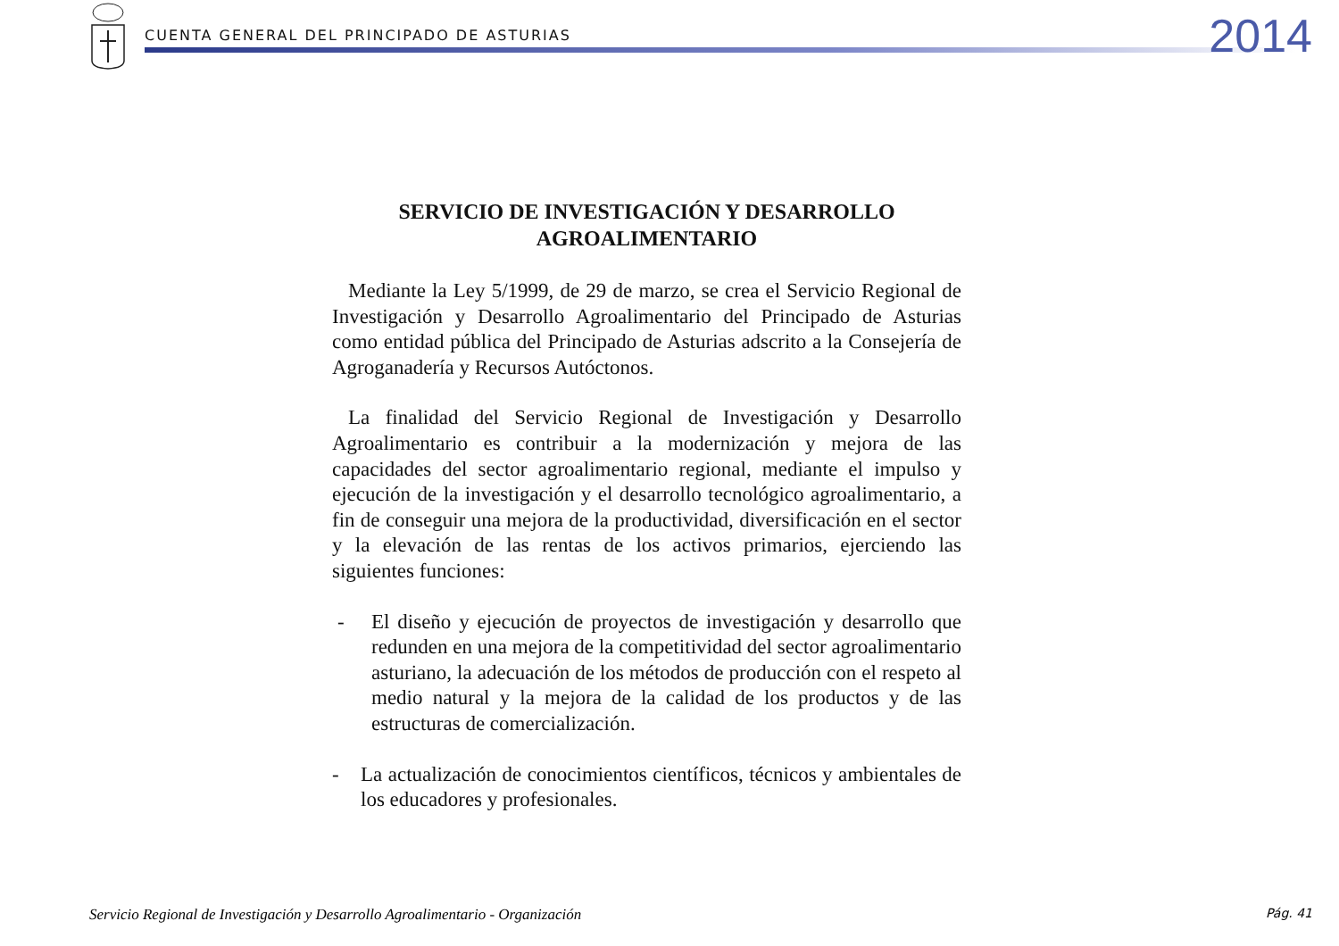CUENTA GENERAL DEL PRINCIPADO DE ASTURIAS
2014
SERVICIO DE INVESTIGACIÓN Y DESARROLLO
AGROALIMENTARIO
Mediante la Ley 5/1999, de 29 de marzo, se crea el Servicio Regional de Investigación y Desarrollo Agroalimentario del Principado de Asturias como entidad pública del Principado de Asturias adscrito a la Consejería de Agroganadería y Recursos Autóctonos.
La finalidad del Servicio Regional de Investigación y Desarrollo Agroalimentario es contribuir a la modernización y mejora de las capacidades del sector agroalimentario regional, mediante el impulso y ejecución de la investigación y el desarrollo tecnológico agroalimentario, a fin de conseguir una mejora de la productividad, diversificación en el sector y la elevación de las rentas de los activos primarios, ejerciendo las siguientes funciones:
- El diseño y ejecución de proyectos de investigación y desarrollo que redunden en una mejora de la competitividad del sector agroalimentario asturiano, la adecuación de los métodos de producción con el respeto al medio natural y la mejora de la calidad de los productos y de las estructuras de comercialización.
- La actualización de conocimientos científicos, técnicos y ambientales de los educadores y profesionales.
Servicio Regional de Investigación y Desarrollo Agroalimentario - Organización Pág. 41